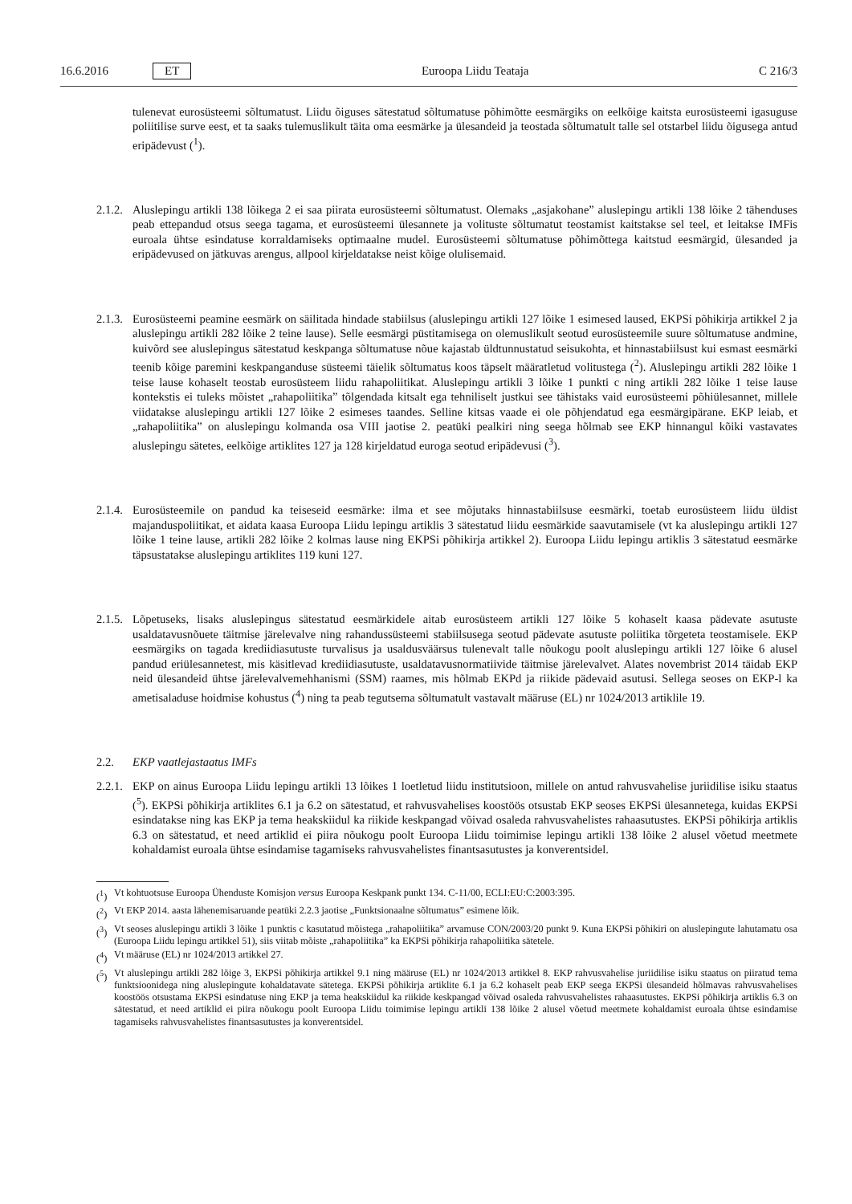16.6.2016 ET Euroopa Liidu Teataja C 216/3
tulenevat eurosüsteemi sõltumatust. Liidu õiguses sätestatud sõltumatuse põhimõtte eesmärgiks on eelkõige kaitsta eurosüsteemi igasuguse poliitilise surve eest, et ta saaks tulemuslikult täita oma eesmärke ja ülesandeid ja teostada sõltumatult talle sel otstarbel liidu õigusega antud eripädevust (<sup>1</sup>).
2.1.2.
Aluslepingu artikli 138 lõikega 2 ei saa piirata eurosüsteemi sõltumatust. Olemaks „asjakohane” aluslepingu artikli 138 lõike 2 tähenduses peab ettepandud otsus seega tagama, et eurosüsteemi ülesannete ja volituste sõltumatut teostamist kaitstakse sel teel, et leitakse IMFis euroala ühtse esindatuse korraldamiseks optimaalne mudel. Eurosüsteemi sõltumatuse põhimõttega kaitstud eesmärgid, ülesanded ja eripädevused on jätkuvas arengus, allpool kirjeldatakse neist kõige olulisemaid.
2.1.3.
Eurosüsteemi peamine eesmärk on säilitada hindade stabiilsus (aluslepingu artikli 127 lõike 1 esimesed laused, EKPSi põhikirja artikkel 2 ja aluslepingu artikli 282 lõike 2 teine lause). Selle eesmärgi püstitamisega on olemuslikult seotud eurosüsteemile suure sõltumatuse andmine, kuivõrd see aluslepingus sätestatud keskpanga sõltumatuse nõue kajastab üldtunnustatud seisukohta, et hinnastabiilsust kui esmast eesmärki teenib kõige paremini keskpanganduse süsteemi täielik sõltumatus koos täpselt määratletud volitustega (<sup>2</sup>). Aluslepingu artikli 282 lõike 1 teise lause kohaselt teostab eurosüsteem liidu rahapoliitikat. Aluslepingu artikli 3 lõike 1 punkti c ning artikli 282 lõike 1 teise lause kontekstis ei tuleks mõistet „rahapoliitika” tõlgendada kitsalt ega tehniliselt justkui see tähistaks vaid eurosüsteemi põhiülesannet, millele viidatakse aluslepingu artikli 127 lõike 2 esimeses taandes. Selline kitsas vaade ei ole põhjendatud ega eesmärgipärane. EKP leiab, et „rahapoliitika” on aluslepingu kolmanda osa VIII jaotise 2. peatüki pealkiri ning seega hõlmab see EKP hinnangul kõiki vastavates aluslepingu sätetes, eelkõige artiklites 127 ja 128 kirjeldatud euroga seotud eripädevusi (<sup>3</sup>).
2.1.4.
Eurosüsteemile on pandud ka teiseseid eesmärke: ilma et see mõjutaks hinnastabiilsuse eesmärki, toetab eurosüsteem liidu üldist majanduspoliitikat, et aidata kaasa Euroopa Liidu lepingu artiklis 3 sätestatud liidu eesmärkide saavutamisele (vt ka aluslepingu artikli 127 lõike 1 teine lause, artikli 282 lõike 2 kolmas lause ning EKPSi põhikirja artikkel 2). Euroopa Liidu lepingu artiklis 3 sätestatud eesmärke täpsustatakse aluslepingu artiklites 119 kuni 127.
2.1.5.
Lõpetuseks, lisaks aluslepingus sätestatud eesmärkidele aitab eurosüsteem artikli 127 lõike 5 kohaselt kaasa pädevate asutuste usaldatavusnõuete täitmise järelevalve ning rahandussüsteemi stabiilsusega seotud pädevate asutuste poliitika tõrgeteta teostamisele. EKP eesmärgiks on tagada krediidiasutuste turvalisus ja usaldusväärsus tulenevalt talle nõukogu poolt aluslepingu artikli 127 lõike 6 alusel pandud eriülesannetest, mis käsitlevad krediidiasutuste, usaldatavusnormatiivide täitmise järelevalvet. Alates novembrist 2014 täidab EKP neid ülesandeid ühtse järelevalvemehhanismi (SSM) raames, mis hõlmab EKPd ja riikide pädevaid asutusi. Sellega seoses on EKP-l ka ametisaladuse hoidmise kohustus (<sup>4</sup>) ning ta peab tegutsema sõltumatult vastavalt määruse (EL) nr 1024/2013 artiklile 19.
2.2. EKP vaatlejastaatus IMFs
2.2.1.
EKP on ainus Euroopa Liidu lepingu artikli 13 lõikes 1 loetletud liidu institutsioon, millele on antud rahvusvahelise juriidilise isiku staatus (<sup>5</sup>). EKPSi põhikirja artiklites 6.1 ja 6.2 on sätestatud, et rahvusvahelises koostöös otsustab EKP seoses EKPSi ülesannetega, kuidas EKPSi esindatakse ning kas EKP ja tema heakskiidul ka riikide keskpangad võivad osaleda rahvusvahelistes rahaasutustes. EKPSi põhikirja artiklis 6.3 on sätestatud, et need artiklid ei piira nõukogu poolt Euroopa Liidu toimimise lepingu artikli 138 lõike 2 alusel võetud meetmete kohaldamist euroala ühtse esindamise tagamiseks rahvusvahelistes finantsasutustes ja konverentsidel.
(<sup>1</sup>)
Vt kohtuotsuse Euroopa Ühenduste Komisjon versus Euroopa Keskpank punkt 134. C-11/00, ECLI:EU:C:2003:395.
(<sup>2</sup>)
Vt EKP 2014. aasta lähenemisaruande peatüki 2.2.3 jaotise „Funktsionaalne sõltumatus” esimene lõik.
(<sup>3</sup>)
Vt seoses aluslepingu artikli 3 lõike 1 punktis c kasutatud mõistega „rahapoliitika” arvamuse CON/2003/20 punkt 9. Kuna EKPSi põhikiri on aluslepingute lahutamatu osa (Euroopa Liidu lepingu artikkel 51), siis viitab mõiste „rahapoliitika” ka EKPSi põhikirja rahapoliitika sätetele.
(<sup>4</sup>)
Vt määruse (EL) nr 1024/2013 artikkel 27.
(<sup>5</sup>)
Vt aluslepingu artikli 282 lõige 3, EKPSi põhikirja artikkel 9.1 ning määruse (EL) nr 1024/2013 artikkel 8. EKP rahvusvahelise juriidilise isiku staatus on piiratud tema funktsioonidega ning aluslepingute kohaldatavate sätetega. EKPSi põhikirja artiklite 6.1 ja 6.2 kohaselt peab EKP seega EKPSi ülesandeid hõlmavas rahvusvahelises koostöös otsustama EKPSi esindatuse ning EKP ja tema heakskiidul ka riikide keskpangad võivad osaleda rahvusvahelistes rahaasutustes. EKPSi põhikirja artiklis 6.3 on sätestatud, et need artiklid ei piira nõukogu poolt Euroopa Liidu toimimise lepingu artikli 138 lõike 2 alusel võetud meetmete kohaldamist euroala ühtse esindamise tagamiseks rahvusvahelistes finantsasutustes ja konverentsidel.